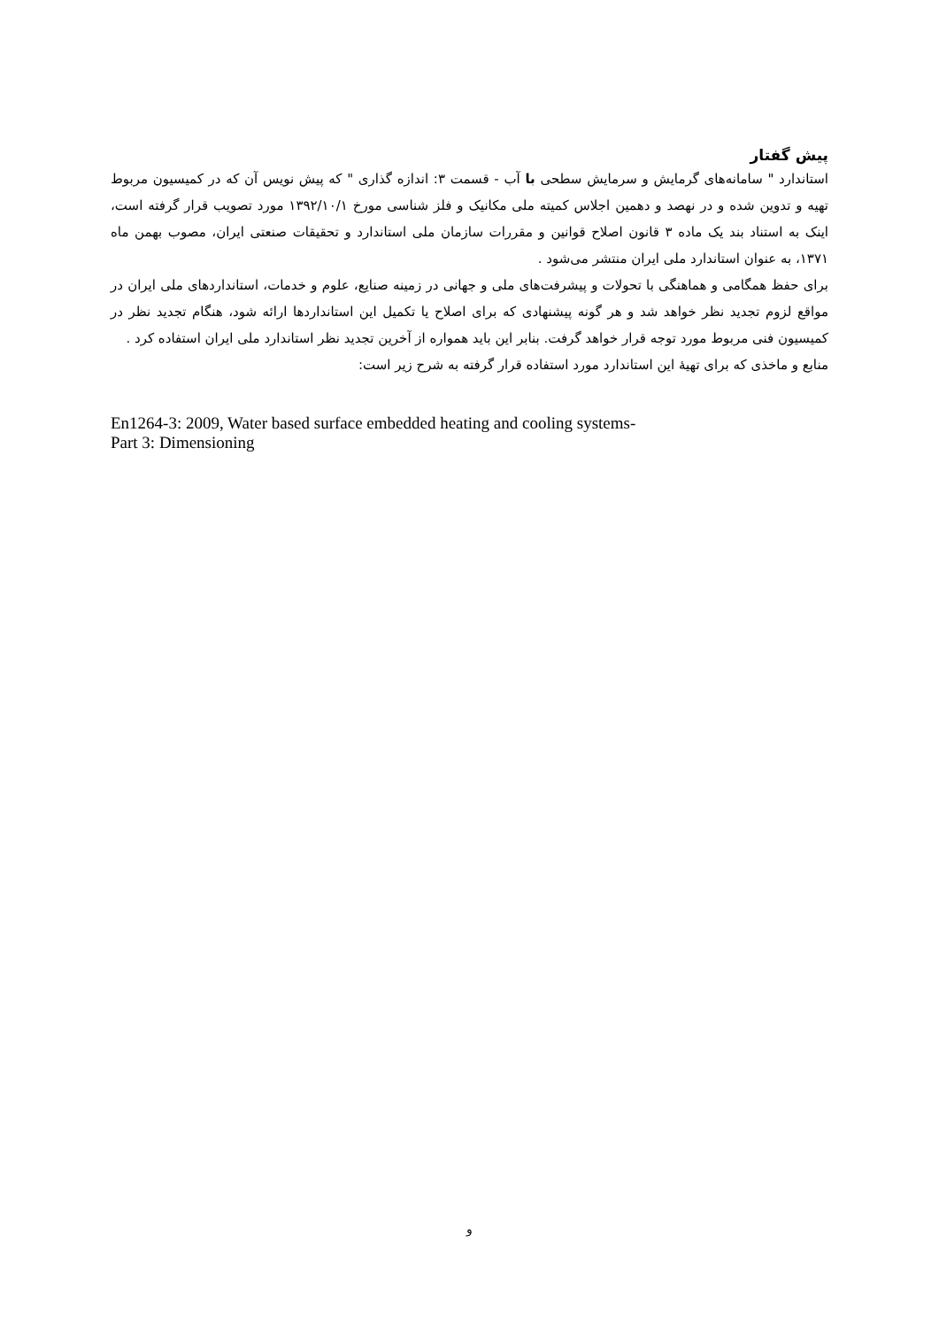پیش گفتار
استاندارد " سامانه‌های گرمایش و سرمایش سطحی با آب - قسمت ۳: اندازه گذاری " که پیش نویس آن که در کمیسیون مربوط تهیه و تدوین شده و در نهصد و دهمین اجلاس کمیته ملی مکانیک و فلز شناسی مورخ ۱۳۹۲/۱۰/۱ مورد تصویب قرار گرفته است، اینک به استناد بند یک ماده ۳ قانون اصلاح قوانین و مقررات سازمان ملی استاندارد و تحقیقات صنعتی ایران، مصوب بهمن ماه ۱۳۷۱، به عنوان استاندارد ملی ایران منتشر می‌شود .
برای حفظ همگامی و هماهنگی با تحولات و پیشرفت‌های ملی و جهانی در زمینه صنایع، علوم و خدمات، استانداردهای ملی ایران در مواقع لزوم تجدید نظر خواهد شد و هر گونه پیشنهادی که برای اصلاح یا تکمیل این استانداردها ارائه شود، هنگام تجدید نظر در کمیسیون فنی مربوط مورد توجه قرار خواهد گرفت. بنابر این باید همواره از آخرین تجدید نظر استاندارد ملی ایران استفاده کرد .
منابع و ماخذی که برای تهیهٔ این استاندارد مورد استفاده قرار گرفته به شرح زیر است:
En1264-3: 2009, Water based surface embedded heating and cooling systems-
Part 3: Dimensioning
و